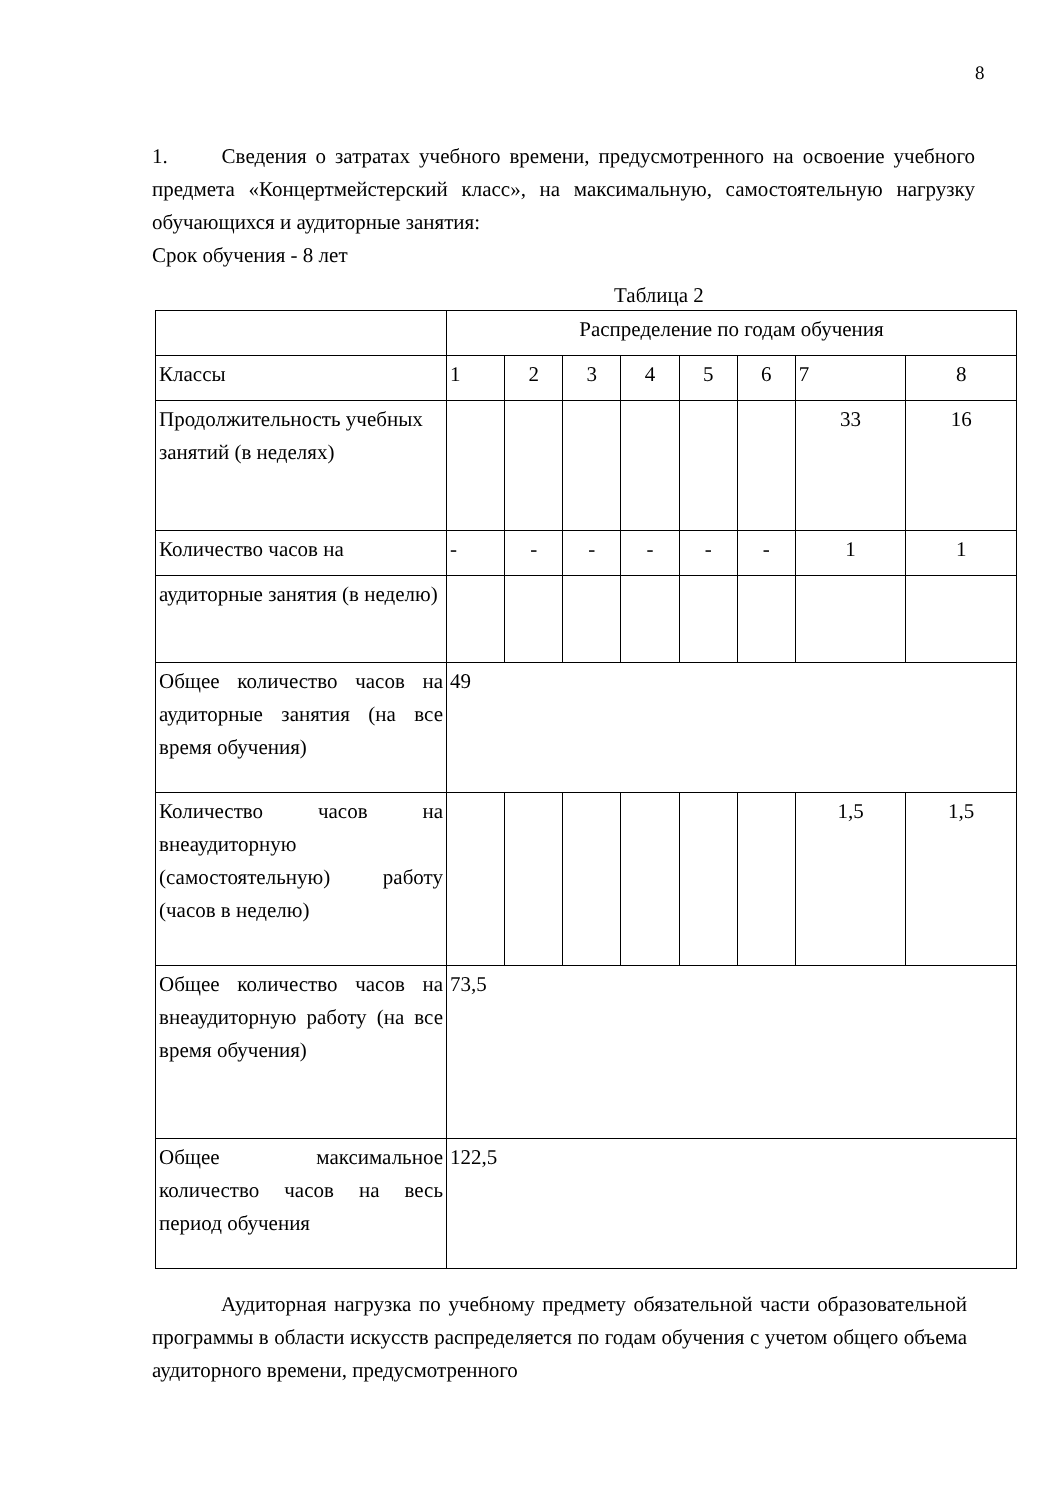8
1. Сведения о затратах учебного времени, предусмотренного на освоение учебного предмета «Концертмейстерский класс», на максимальную, самостоятельную нагрузку обучающихся и аудиторные занятия:
Срок обучения - 8 лет
Таблица 2
| | Распределение по годам обучения | | | | | | | |
| Классы | 1 | 2 | 3 | 4 | 5 | 6 | 7 | 8 |
| Продолжительность учебных занятий (в неделях) | | | | | | | 33 | 16 |
| Количество часов на | - | - | - | - | - | - | 1 | 1 |
| аудиторные занятия (в неделю) | | | | | | | | |
| Общее количество часов на аудиторные занятия (на все время обучения) | 49 | | | | | | | |
| Количество часов на внеаудиторную (самостоятельную) работу (часов в неделю) | | | | | | | 1,5 | 1,5 |
| Общее количество часов на внеаудиторную работу (на все время обучения) | 73,5 | | | | | | | |
| Общее максимальное количество часов на весь период обучения | 122,5 | | | | | | | |
Аудиторная нагрузка по учебному предмету обязательной части образовательной программы в области искусств распределяется по годам обучения с учетом общего объема аудиторного времени, предусмотренного